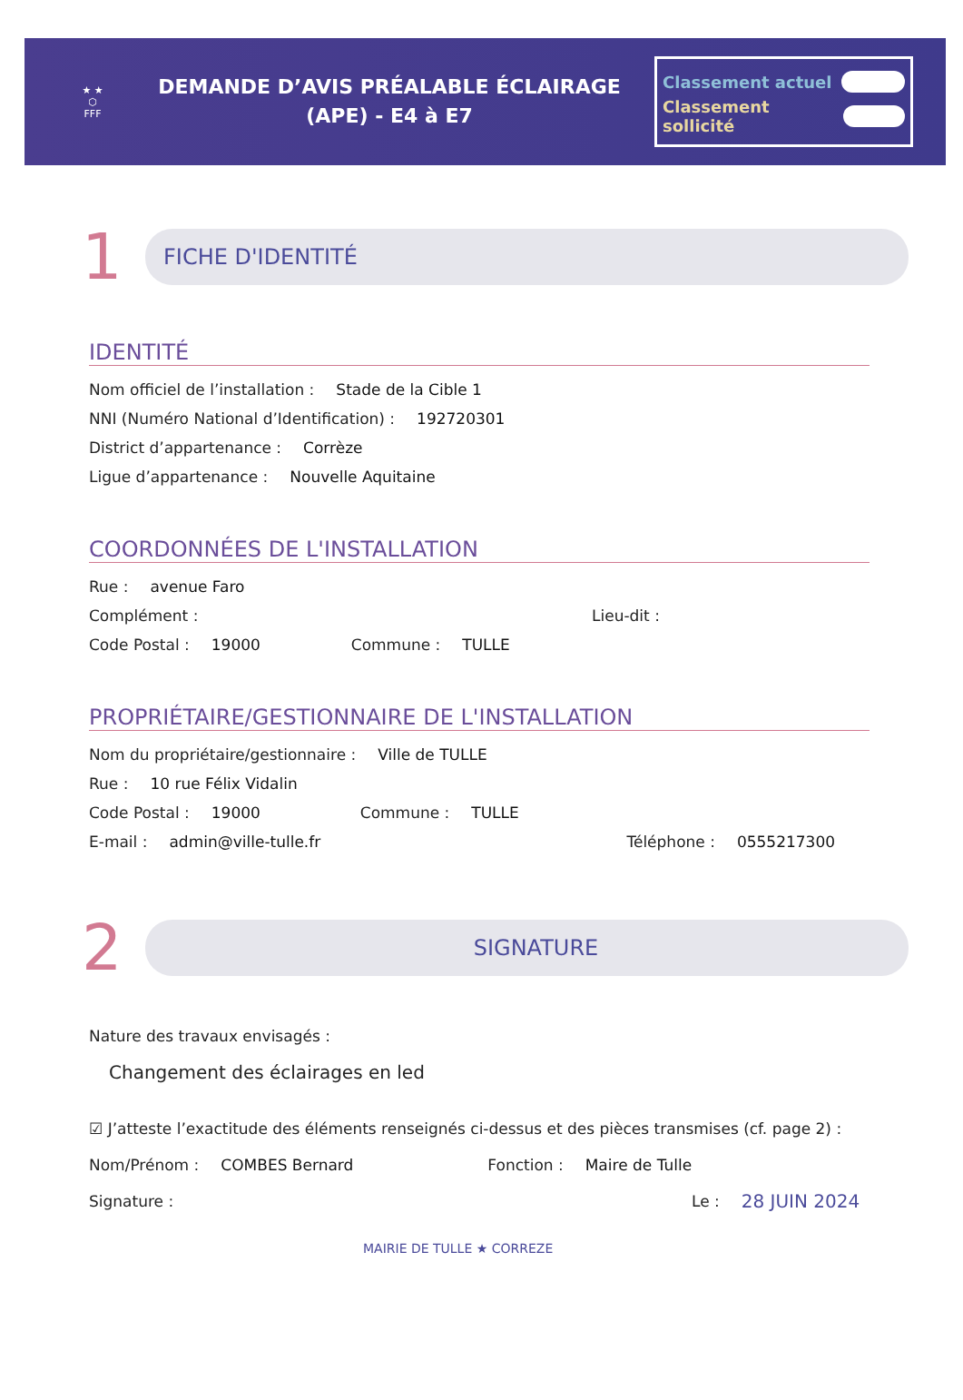★ ★
⬡
FFF
DEMANDE D’AVIS PRÉALABLE ÉCLAIRAGE
(APE) - E4 à E7
Classement actuel
Classement sollicité
1
FICHE D'IDENTITÉ
IDENTITÉ
Nom officiel de l’installation : Stade de la Cible 1
NNI (Numéro National d’Identification) : 192720301
District d’appartenance : Corrèze
Ligue d’appartenance : Nouvelle Aquitaine
COORDONNÉES DE L'INSTALLATION
Rue : avenue Faro
Complément : Lieu-dit :
Code Postal : 19000 Commune : TULLE
PROPRIÉTAIRE/GESTIONNAIRE DE L'INSTALLATION
Nom du propriétaire/gestionnaire : Ville de TULLE
Rue : 10 rue Félix Vidalin
Code Postal : 19000 Commune : TULLE
E-mail : admin@ville-tulle.fr Téléphone : 0555217300
2
SIGNATURE
Nature des travaux envisagés :
Changement des éclairages en led
☑ J’atteste l’exactitude des éléments renseignés ci-dessus et des pièces transmises (cf. page 2) :
Nom/Prénom : COMBES Bernard Fonction : Maire de Tulle
Signature : Le : 28 JUIN 2024
MAIRIE DE TULLE ★ CORREZE